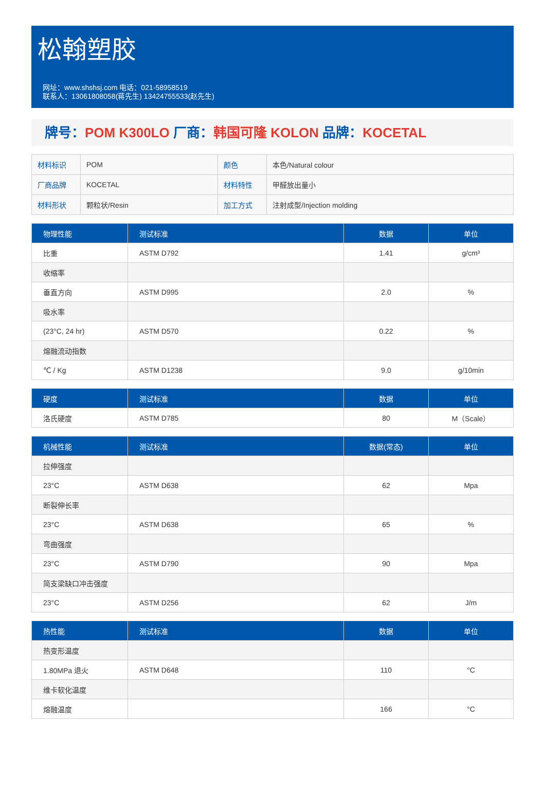松翰塑胶
网址：www.shshsj.com 电话：021-58958519
联系人：13061808058(蒋先生) 13424755533(赵先生)
牌号：POM K300LO 厂商：韩国可隆 KOLON 品牌：KOCETAL
| 材料标识 | POM | 颜色 | 本色/Natural colour |
| 厂商品牌 | KOCETAL | 材料特性 | 甲醛放出量小 |
| 材料形状 | 颗粒状/Resin | 加工方式 | 注射成型/Injection molding |
| 物理性能 | 测试标准 | 数据 | 单位 |
| --- | --- | --- | --- |
| 比重 | ASTM D792 | 1.41 | g/cm³ |
| 收缩率 | | | |
| 垂直方向 | ASTM D995 | 2.0 | % |
| 吸水率 | | | |
| (23°C, 24 hr) | ASTM D570 | 0.22 | % |
| 熔融流动指数 | | | |
| ℃ / Kg | ASTM D1238 | 9.0 | g/10min |
| 硬度 | 测试标准 | 数据 | 单位 |
| --- | --- | --- | --- |
| 洛氏硬度 | ASTM D785 | 80 | M（Scale） |
| 机械性能 | 测试标准 | 数据(常态) | 单位 |
| --- | --- | --- | --- |
| 拉伸强度 | | | |
| 23°C | ASTM D638 | 62 | Mpa |
| 断裂伸长率 | | | |
| 23°C | ASTM D638 | 65 | % |
| 弯曲强度 | | | |
| 23°C | ASTM D790 | 90 | Mpa |
| 简支梁缺口冲击强度 | | | |
| 23°C | ASTM D256 | 62 | J/m |
| 热性能 | 测试标准 | 数据 | 单位 |
| --- | --- | --- | --- |
| 热变形温度 | | | |
| 1.80MPa 退火 | ASTM D648 | 110 | °C |
| 维卡软化温度 | | | |
| 熔融温度 | | 166 | °C |